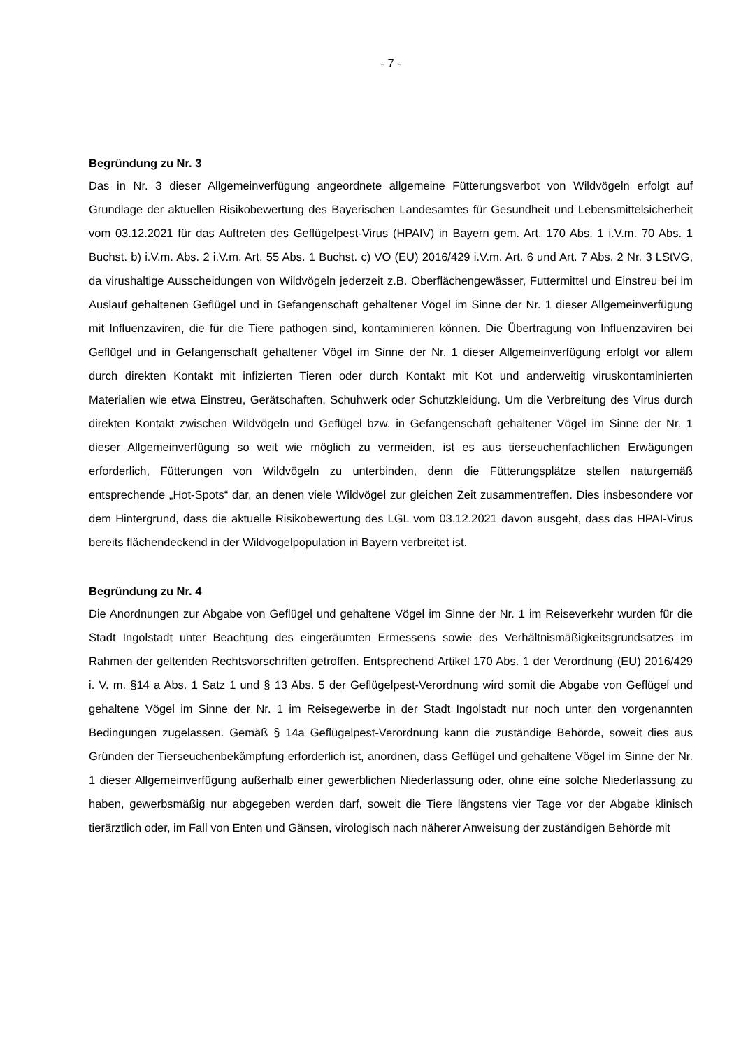- 7 -
Begründung zu Nr. 3
Das in Nr. 3 dieser Allgemeinverfügung angeordnete allgemeine Fütterungsverbot von Wildvögeln erfolgt auf Grundlage der aktuellen Risikobewertung des Bayerischen Landesamtes für Gesundheit und Lebensmittelsicherheit vom 03.12.2021 für das Auftreten des Geflügelpest-Virus (HPAIV) in Bayern gem. Art. 170 Abs. 1 i.V.m. 70 Abs. 1 Buchst. b) i.V.m. Abs. 2 i.V.m. Art. 55 Abs. 1 Buchst. c) VO (EU) 2016/429 i.V.m. Art. 6 und Art. 7 Abs. 2 Nr. 3 LStVG, da virushaltige Ausscheidungen von Wildvögeln jederzeit z.B. Oberflächengewässer, Futtermittel und Einstreu bei im Auslauf gehaltenen Geflügel und in Gefangenschaft gehaltener Vögel im Sinne der Nr. 1 dieser Allgemeinverfügung mit Influenzaviren, die für die Tiere pathogen sind, kontaminieren können. Die Übertragung von Influenzaviren bei Geflügel und in Gefangenschaft gehaltener Vögel im Sinne der Nr. 1 dieser Allgemeinverfügung erfolgt vor allem durch direkten Kontakt mit infizierten Tieren oder durch Kontakt mit Kot und anderweitig viruskontaminierten Materialien wie etwa Einstreu, Gerätschaften, Schuhwerk oder Schutzkleidung. Um die Verbreitung des Virus durch direkten Kontakt zwischen Wildvögeln und Geflügel bzw. in Gefangenschaft gehaltener Vögel im Sinne der Nr. 1 dieser Allgemeinverfügung so weit wie möglich zu vermeiden, ist es aus tierseuchenfachlichen Erwägungen erforderlich, Fütterungen von Wildvögeln zu unterbinden, denn die Fütterungsplätze stellen naturgemäß entsprechende „Hot-Spots“ dar, an denen viele Wildvögel zur gleichen Zeit zusammentreffen. Dies insbesondere vor dem Hintergrund, dass die aktuelle Risikobewertung des LGL vom 03.12.2021 davon ausgeht, dass das HPAI-Virus bereits flächendeckend in der Wildvogelpopulation in Bayern verbreitet ist.
Begründung zu Nr. 4
Die Anordnungen zur Abgabe von Geflügel und gehaltene Vögel im Sinne der Nr. 1 im Reiseverkehr wurden für die Stadt Ingolstadt unter Beachtung des eingeräumten Ermessens sowie des Verhältnismäßigkeitsgrundsatzes im Rahmen der geltenden Rechtsvorschriften getroffen. Entsprechend Artikel 170 Abs. 1 der Verordnung (EU) 2016/429 i. V. m. §14 a Abs. 1 Satz 1 und § 13 Abs. 5 der Geflügelpest-Verordnung wird somit die Abgabe von Geflügel und gehaltene Vögel im Sinne der Nr. 1 im Reisegewerbe in der Stadt Ingolstadt nur noch unter den vorgenannten Bedingungen zugelassen. Gemäß § 14a Geflügelpest-Verordnung kann die zuständige Behörde, soweit dies aus Gründen der Tierseuchenbekämpfung erforderlich ist, anordnen, dass Geflügel und gehaltene Vögel im Sinne der Nr. 1 dieser Allgemeinverfügung außerhalb einer gewerblichen Niederlassung oder, ohne eine solche Niederlassung zu haben, gewerbsmäßig nur abgegeben werden darf, soweit die Tiere längstens vier Tage vor der Abgabe klinisch tierärztlich oder, im Fall von Enten und Gänsen, virologisch nach näherer Anweisung der zuständigen Behörde mit